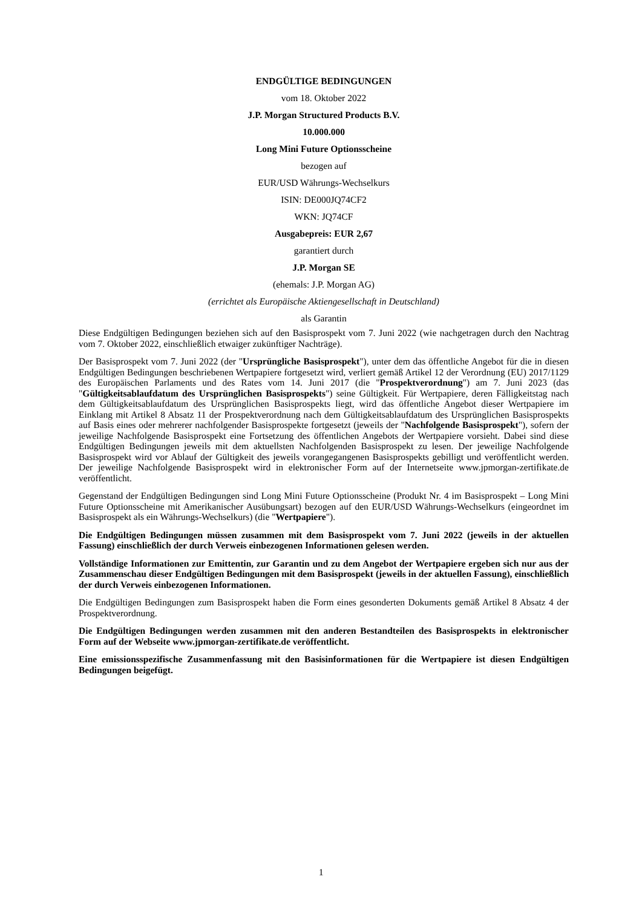ENDGÜLTIGE BEDINGUNGEN
vom 18. Oktober 2022
J.P. Morgan Structured Products B.V.
10.000.000
Long Mini Future Optionsscheine
bezogen auf
EUR/USD Währungs-Wechselkurs
ISIN: DE000JQ74CF2
WKN: JQ74CF
Ausgabepreis: EUR 2,67
garantiert durch
J.P. Morgan SE
(ehemals: J.P. Morgan AG)
(errichtet als Europäische Aktiengesellschaft in Deutschland)
als Garantin
Diese Endgültigen Bedingungen beziehen sich auf den Basisprospekt vom 7. Juni 2022 (wie nachgetragen durch den Nachtrag vom 7. Oktober 2022, einschließlich etwaiger zukünftiger Nachträge).
Der Basisprospekt vom 7. Juni 2022 (der "Ursprüngliche Basisprospekt"), unter dem das öffentliche Angebot für die in diesen Endgültigen Bedingungen beschriebenen Wertpapiere fortgesetzt wird, verliert gemäß Artikel 12 der Verordnung (EU) 2017/1129 des Europäischen Parlaments und des Rates vom 14. Juni 2017 (die "Prospektverordnung") am 7. Juni 2023 (das "Gültigkeitsablaufdatum des Ursprünglichen Basisprospekts") seine Gültigkeit. Für Wertpapiere, deren Fälligkeitstag nach dem Gültigkeitsablaufdatum des Ursprünglichen Basisprospekts liegt, wird das öffentliche Angebot dieser Wertpapiere im Einklang mit Artikel 8 Absatz 11 der Prospektverordnung nach dem Gültigkeitsablaufdatum des Ursprünglichen Basisprospekts auf Basis eines oder mehrerer nachfolgender Basisprospekte fortgesetzt (jeweils der "Nachfolgende Basisprospekt"), sofern der jeweilige Nachfolgende Basisprospekt eine Fortsetzung des öffentlichen Angebots der Wertpapiere vorsieht. Dabei sind diese Endgültigen Bedingungen jeweils mit dem aktuellsten Nachfolgenden Basisprospekt zu lesen. Der jeweilige Nachfolgende Basisprospekt wird vor Ablauf der Gültigkeit des jeweils vorangegangenen Basisprospekts gebilligt und veröffentlicht werden. Der jeweilige Nachfolgende Basisprospekt wird in elektronischer Form auf der Internetseite www.jpmorgan-zertifikate.de veröffentlicht.
Gegenstand der Endgültigen Bedingungen sind Long Mini Future Optionsscheine (Produkt Nr. 4 im Basisprospekt – Long Mini Future Optionsscheine mit Amerikanischer Ausübungsart) bezogen auf den EUR/USD Währungs-Wechselkurs (eingeordnet im Basisprospekt als ein Währungs-Wechselkurs) (die "Wertpapiere").
Die Endgültigen Bedingungen müssen zusammen mit dem Basisprospekt vom 7. Juni 2022 (jeweils in der aktuellen Fassung) einschließlich der durch Verweis einbezogenen Informationen gelesen werden.
Vollständige Informationen zur Emittentin, zur Garantin und zu dem Angebot der Wertpapiere ergeben sich nur aus der Zusammenschau dieser Endgültigen Bedingungen mit dem Basisprospekt (jeweils in der aktuellen Fassung), einschließlich der durch Verweis einbezogenen Informationen.
Die Endgültigen Bedingungen zum Basisprospekt haben die Form eines gesonderten Dokuments gemäß Artikel 8 Absatz 4 der Prospektverordnung.
Die Endgültigen Bedingungen werden zusammen mit den anderen Bestandteilen des Basisprospekts in elektronischer Form auf der Webseite www.jpmorgan-zertifikate.de veröffentlicht.
Eine emissionsspezifische Zusammenfassung mit den Basisinformationen für die Wertpapiere ist diesen Endgültigen Bedingungen beigefügt.
1